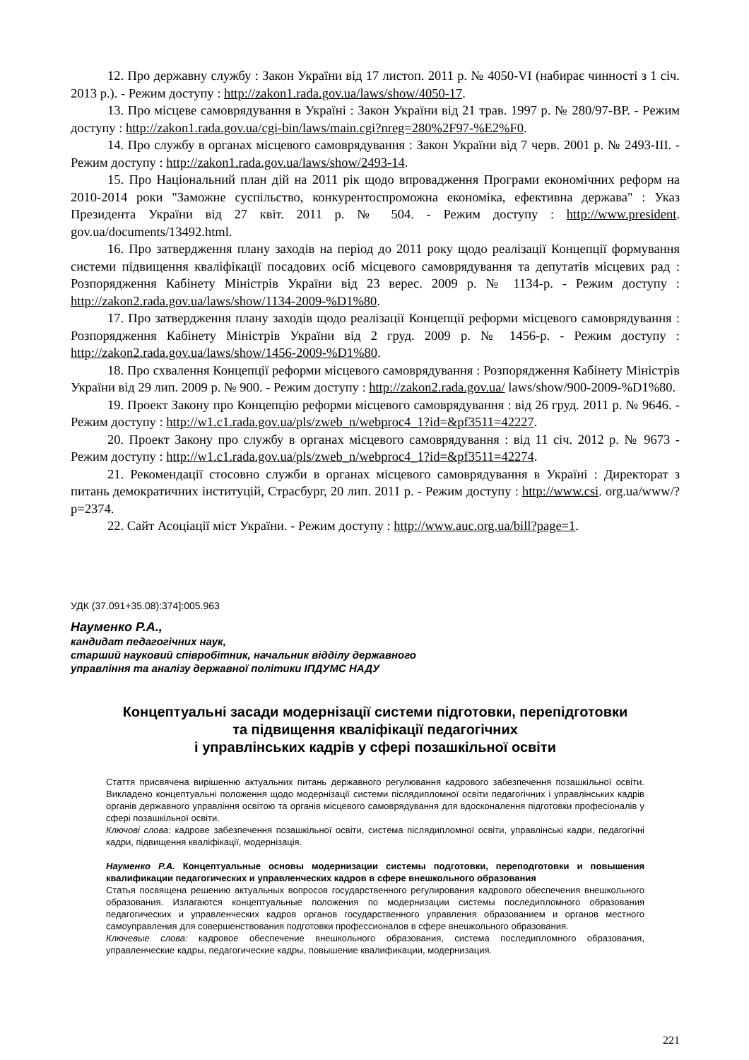12. Про державну службу : Закон України від 17 листоп. 2011 р. № 4050-VI (набирає чинності з 1 січ. 2013 р.). - Режим доступу : http://zakon1.rada.gov.ua/laws/show/4050-17.
13. Про місцеве самоврядування в Україні : Закон України від 21 трав. 1997 р. № 280/97-ВР. - Режим доступу : http://zakon1.rada.gov.ua/cgi-bin/laws/main.cgi?nreg=280%2F97-%E2%F0.
14. Про службу в органах місцевого самоврядування : Закон України від 7 черв. 2001 р. № 2493-III. - Режим доступу : http://zakon1.rada.gov.ua/laws/show/2493-14.
15. Про Національний план дій на 2011 рік щодо впровадження Програми економічних реформ на 2010-2014 роки "Заможне суспільство, конкурентоспроможна економіка, ефективна держава" : Указ Президента України від 27 квіт. 2011 р. № 504. - Режим доступу : http://www.president. gov.ua/documents/13492.html.
16. Про затвердження плану заходів на період до 2011 року щодо реалізації Концепції формування системи підвищення кваліфікації посадових осіб місцевого самоврядування та депутатів місцевих рад : Розпорядження Кабінету Міністрів України від 23 верес. 2009 р. № 1134-р. - Режим доступу : http://zakon2.rada.gov.ua/laws/show/1134-2009-%D1%80.
17. Про затвердження плану заходів щодо реалізації Концепції реформи місцевого самоврядування : Розпорядження Кабінету Міністрів України від 2 груд. 2009 р. № 1456-р. - Режим доступу : http://zakon2.rada.gov.ua/laws/show/1456-2009-%D1%80.
18. Про схвалення Концепції реформи місцевого самоврядування : Розпорядження Кабінету Міністрів України від 29 лип. 2009 р. № 900. - Режим доступу : http://zakon2.rada.gov.ua/ laws/show/900-2009-%D1%80.
19. Проект Закону про Концепцію реформи місцевого самоврядування : від 26 груд. 2011 р. № 9646. - Режим доступу : http://w1.c1.rada.gov.ua/pls/zweb_n/webproc4_1?id=&pf3511=42227.
20. Проект Закону про службу в органах місцевого самоврядування : від 11 січ. 2012 р. № 9673 - Режим доступу : http://w1.c1.rada.gov.ua/pls/zweb_n/webproc4_1?id=&pf3511=42274.
21. Рекомендації стосовно служби в органах місцевого самоврядування в Україні : Директорат з питань демократичних інституцій, Страсбург, 20 лип. 2011 р. - Режим доступу : http://www.csi. org.ua/www/?p=2374.
22. Сайт Асоціації міст України. - Режим доступу : http://www.auc.org.ua/bill?page=1.
УДК (37.091+35.08):374]:005.963
Науменко Р.А.,
кандидат педагогічних наук,
старший науковий співробітник, начальник відділу державного
управління та аналізу державної політики ІПДУМС НАДУ
Концептуальні засади модернізації системи підготовки, перепідготовки
та підвищення кваліфікації педагогічних
і управлінських кадрів у сфері позашкільної освіти
Стаття присвячена вирішенню актуальних питань державного регулювання кадрового забезпечення позашкільної освіти. Викладено концептуальні положення щодо модернізації системи післядипломної освіти педагогічних і управлінських кадрів органів державного управління освітою та органів місцевого самоврядування для вдосконалення підготовки професіоналів у сфері позашкільної освіти.
Ключові слова: кадрове забезпечення позашкільної освіти, система післядипломної освіти, управлінські кадри, педагогічні кадри, підвищення кваліфікації, модернізація.
Науменко Р.А. Концептуальные основы модернизации системы подготовки, переподготовки и повышения квалификации педагогических и управленческих кадров в сфере внешкольного образования
Статья посвящена решению актуальных вопросов государственного регулирования кадрового обеспечения внешкольного образования. Излагаются концептуальные положения по модернизации системы последипломного образования педагогических и управленческих кадров органов государственного управления образованием и органов местного самоуправления для совершенствования подготовки профессионалов в сфере внешкольного образования.
Ключевые слова: кадровое обеспечение внешкольного образования, система последипломного образования, управленческие кадры, педагогические кадры, повышение квалификации, модернизация.
221